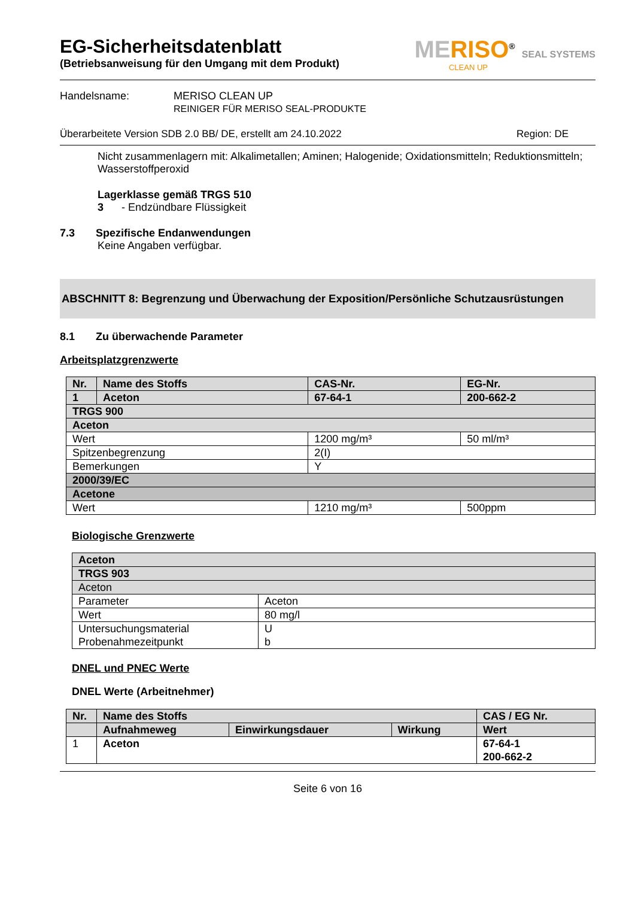MERISO<sup>®</sup> SEAL SYSTEMS
CLEAN UP
EG-Sicherheitsdatenblatt
(Betriebsanweisung für den Umgang mit dem Produkt)
Handelsname: MERISO CLEAN UP
REINIGER FÜR MERISO SEAL-PRODUKTE
Überarbeitete Version SDB 2.0 BB/ DE, erstellt am 24.10.2022 Region: DE
Nicht zusammenlagern mit: Alkalimetallen; Aminen; Halogenide; Oxidationsmitteln; Reduktionsmitteln;
Wasserstoffperoxid
Lagerklasse gemäß TRGS 510
3 - Endzündbare Flüssigkeit
7.3 Spezifische Endanwendungen
Keine Angaben verfügbar.
ABSCHNITT 8: Begrenzung und Überwachung der Exposition/Persönliche Schutzausrüstungen
8.1 Zu überwachende Parameter
Arbeitsplatzgrenzwerte
| Nr. | Name des Stoffs | CAS-Nr. | EG-Nr. |
| 1 | Aceton | 67-64-1 | 200-662-2 |
| TRGS 900 | | | |
| Aceton | | | |
| Wert | | 1200 mg/m³ | 50 ml/m³ |
| Spitzenbegrenzung | | 2(I) | |
| Bemerkungen | | Y | |
| 2000/39/EC | | | |
| Acetone | | | |
| Wert | | 1210 mg/m³ | 500ppm |
Biologische Grenzwerte
| Aceton | |
| TRGS 903 | |
| Aceton | |
| Parameter | Aceton |
| Wert | 80 mg/l |
| Untersuchungsmaterial Probenahmezeitpunkt | U b |
DNEL und PNEC Werte
DNEL Werte (Arbeitnehmer)
| Nr. | Name des Stoffs | | | CAS / EG Nr. |
| | Aufnahmeweg | Einwirkungsdauer | Wirkung | Wert |
| 1 | Aceton | | | 67-64-1 200-662-2 |
Seite 6 von 16